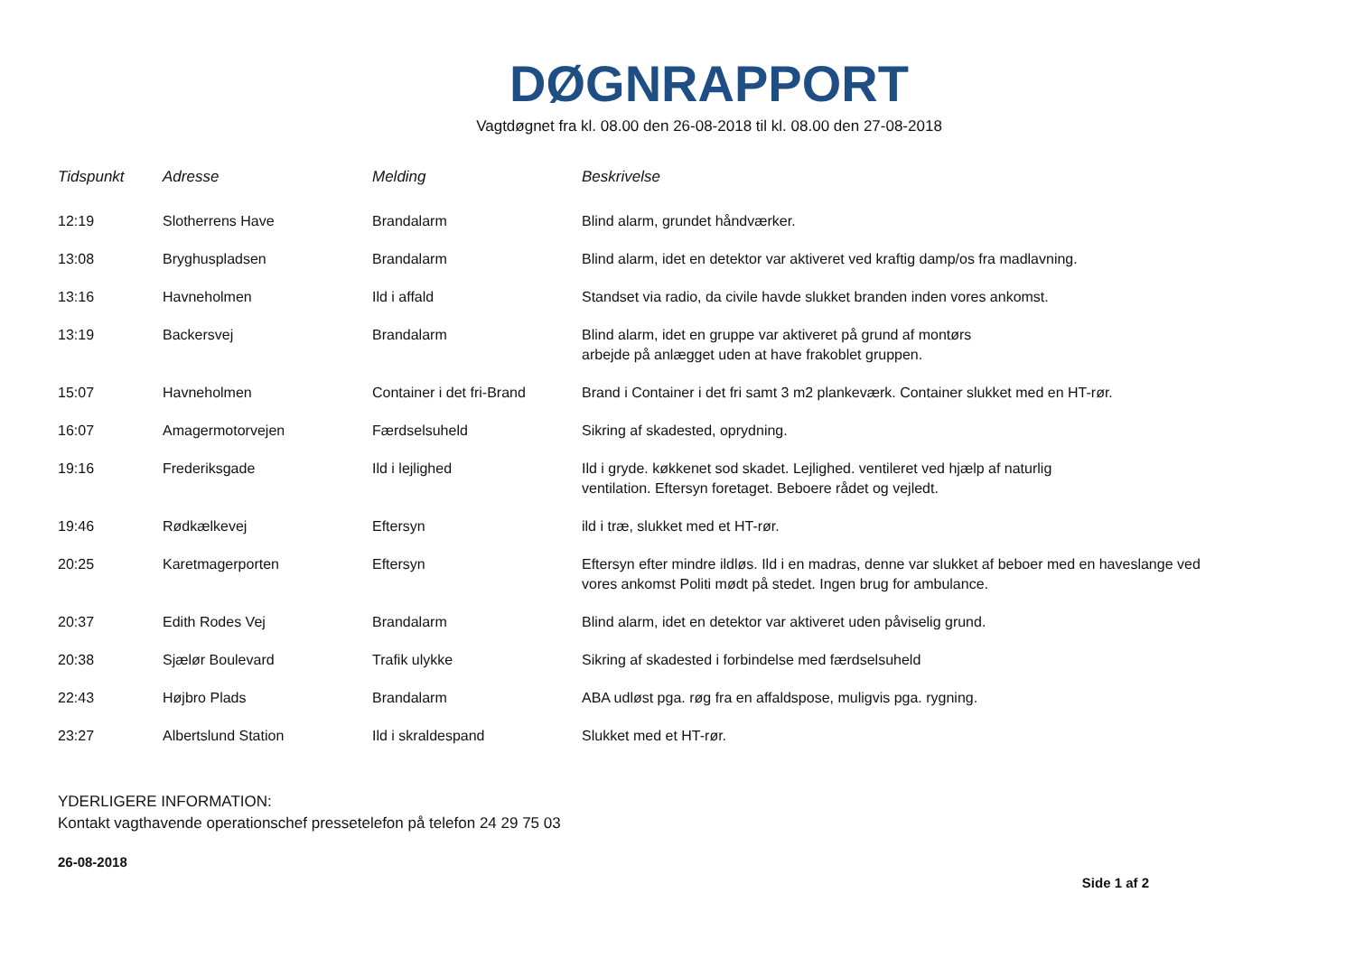DØGNRAPPORT
Vagtdøgnet fra kl. 08.00 den 26-08-2018 til kl. 08.00 den 27-08-2018
| Tidspunkt | Adresse | Melding | Beskrivelse |
| --- | --- | --- | --- |
| 12:19 | Slotherrens Have | Brandalarm | Blind alarm, grundet håndværker. |
| 13:08 | Bryghuspladsen | Brandalarm | Blind alarm, idet en detektor var aktiveret ved kraftig damp/os fra madlavning. |
| 13:16 | Havneholmen | Ild i affald | Standset via radio, da civile havde slukket branden inden vores ankomst. |
| 13:19 | Backersvej | Brandalarm | Blind alarm, idet en gruppe var aktiveret på grund af montørs arbejde på anlægget uden at have frakoblet gruppen. |
| 15:07 | Havneholmen | Container i det fri-Brand | Brand i Container i det fri samt 3 m2 plankeværk. Container slukket med en HT-rør. |
| 16:07 | Amagermotorvejen | Færdselsuheld | Sikring af skadested, oprydning. |
| 19:16 | Frederiksgade | Ild i lejlighed | Ild i gryde. køkkenet sod skadet. Lejlighed. ventileret ved hjælp af naturlig ventilation. Eftersyn foretaget. Beboere rådet og vejledt. |
| 19:46 | Rødkælkevej | Eftersyn | ild i træ, slukket med et HT-rør. |
| 20:25 | Karetmagerporten | Eftersyn | Eftersyn efter mindre ildløs. Ild i en madras, denne var slukket af beboer med en haveslange ved vores ankomst Politi mødt på stedet. Ingen brug for ambulance. |
| 20:37 | Edith Rodes Vej | Brandalarm | Blind alarm, idet en detektor var aktiveret uden påviselig grund. |
| 20:38 | Sjælør Boulevard | Trafik ulykke | Sikring af skadested i forbindelse med færdselsuheld |
| 22:43 | Højbro Plads | Brandalarm | ABA udløst pga. røg fra en affaldspose, muligvis pga. rygning. |
| 23:27 | Albertslund Station | Ild i skraldespand | Slukket med et HT-rør. |
YDERLIGERE INFORMATION:
Kontakt vagthavende operationschef pressetelefon på telefon 24 29 75 03
26-08-2018
Side 1 af 2